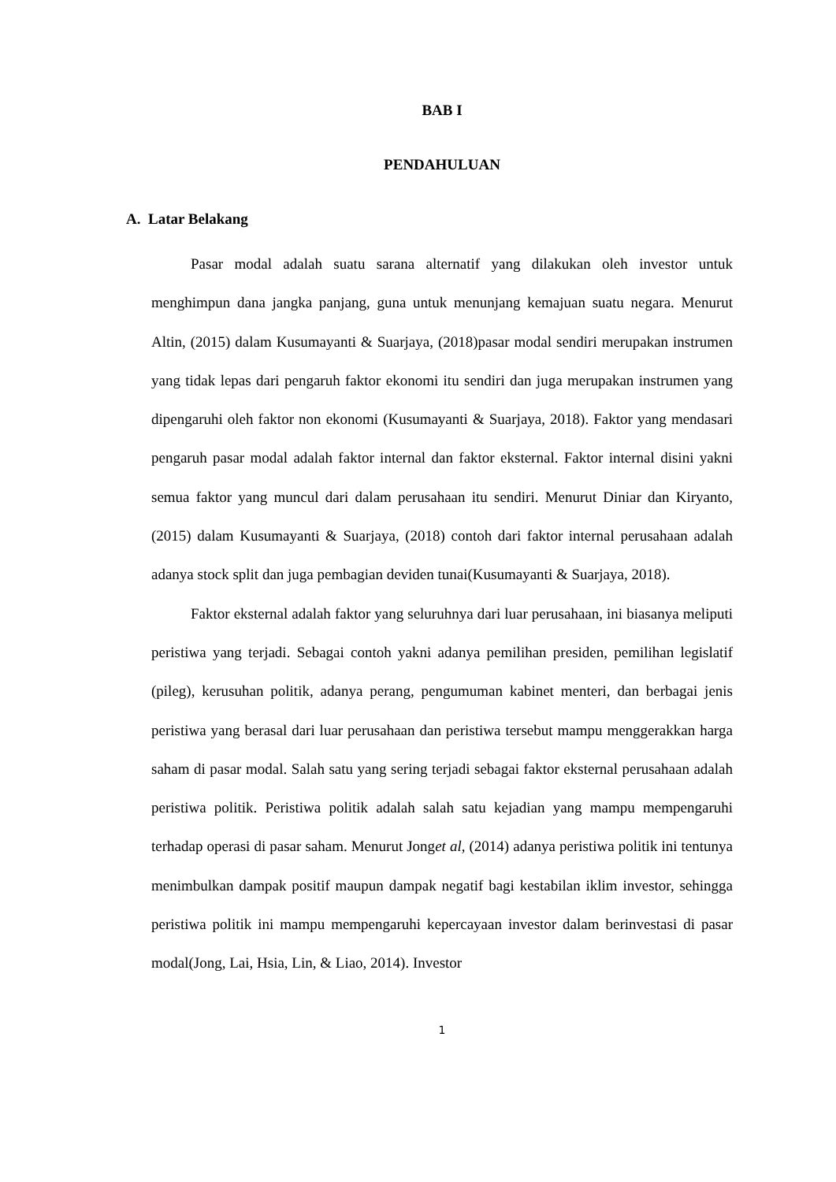BAB I
PENDAHULUAN
A. Latar Belakang
Pasar modal adalah suatu sarana alternatif yang dilakukan oleh investor untuk menghimpun dana jangka panjang, guna untuk menunjang kemajuan suatu negara. Menurut Altin, (2015) dalam Kusumayanti & Suarjaya, (2018)pasar modal sendiri merupakan instrumen yang tidak lepas dari pengaruh faktor ekonomi itu sendiri dan juga merupakan instrumen yang dipengaruhi oleh faktor non ekonomi (Kusumayanti & Suarjaya, 2018). Faktor yang mendasari pengaruh pasar modal adalah faktor internal dan faktor eksternal. Faktor internal disini yakni semua faktor yang muncul dari dalam perusahaan itu sendiri. Menurut Diniar dan Kiryanto, (2015) dalam Kusumayanti & Suarjaya, (2018) contoh dari faktor internal perusahaan adalah adanya stock split dan juga pembagian deviden tunai(Kusumayanti & Suarjaya, 2018).
Faktor eksternal adalah faktor yang seluruhnya dari luar perusahaan, ini biasanya meliputi peristiwa yang terjadi. Sebagai contoh yakni adanya pemilihan presiden, pemilihan legislatif (pileg), kerusuhan politik, adanya perang, pengumuman kabinet menteri, dan berbagai jenis peristiwa yang berasal dari luar perusahaan dan peristiwa tersebut mampu menggerakkan harga saham di pasar modal. Salah satu yang sering terjadi sebagai faktor eksternal perusahaan adalah peristiwa politik. Peristiwa politik adalah salah satu kejadian yang mampu mempengaruhi terhadap operasi di pasar saham. Menurut Jonget al, (2014) adanya peristiwa politik ini tentunya menimbulkan dampak positif maupun dampak negatif bagi kestabilan iklim investor, sehingga peristiwa politik ini mampu mempengaruhi kepercayaan investor dalam berinvestasi di pasar modal(Jong, Lai, Hsia, Lin, & Liao, 2014). Investor
1